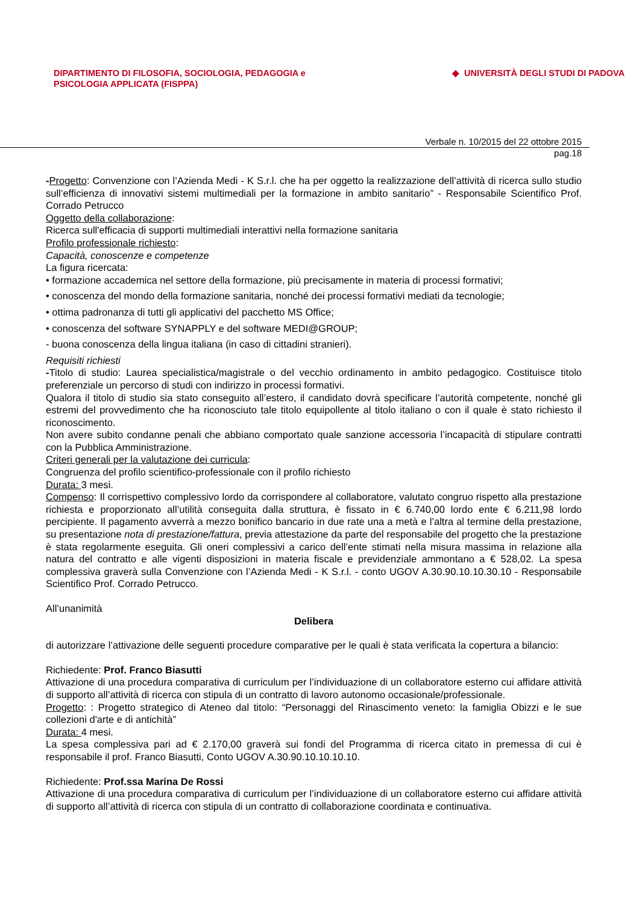DIPARTIMENTO DI FILOSOFIA, SOCIOLOGIA, PEDAGOGIA e
PSICOLOGIA APPLICATA (FISPPA)
◆ UNIVERSITÀ DEGLI STUDI DI PADOVA
Verbale n. 10/2015 del 22 ottobre 2015
pag.18
-Progetto: Convenzione con l’Azienda Medi - K S.r.l. che ha per oggetto la realizzazione dell’attività di ricerca sullo studio sull’efficienza di innovativi sistemi multimediali per la formazione in ambito sanitario” - Responsabile Scientifico Prof. Corrado Petrucco
Oggetto della collaborazione:
Ricerca sull'efficacia di supporti multimediali interattivi nella formazione sanitaria
Profilo professionale richiesto:
Capacità, conoscenze e competenze
La figura ricercata:
• formazione accademica nel settore della formazione, più precisamente in materia di processi formativi;
• conoscenza del mondo della formazione sanitaria, nonché dei processi formativi mediati da tecnologie;
• ottima padronanza di tutti gli applicativi del pacchetto MS Office;
• conoscenza del software SYNAPPLY e del software MEDI@GROUP;
- buona conoscenza della lingua italiana (in caso di cittadini stranieri).
Requisiti richiesti
-Titolo di studio: Laurea specialistica/magistrale o del vecchio ordinamento in ambito pedagogico. Costituisce titolo preferenziale un percorso di studi con indirizzo in processi formativi.
Qualora il titolo di studio sia stato conseguito all’estero, il candidato dovrà specificare l’autorità competente, nonché gli estremi del provvedimento che ha riconosciuto tale titolo equipollente al titolo italiano o con il quale è stato richiesto il riconoscimento.
Non avere subito condanne penali che abbiano comportato quale sanzione accessoria l’incapacità di stipulare contratti con la Pubblica Amministrazione.
Criteri generali per la valutazione dei curricula:
Congruenza del profilo scientifico-professionale con il profilo richiesto
Durata: 3 mesi.
Compenso: Il corrispettivo complessivo lordo da corrispondere al collaboratore, valutato congruo rispetto alla prestazione richiesta e proporzionato all’utilità conseguita dalla struttura, è fissato in € 6.740,00 lordo ente € 6.211,98 lordo percipiente. Il pagamento avverrà a mezzo bonifico bancario in due rate una a metà e l’altra al termine della prestazione, su presentazione nota di prestazione/fattura, previa attestazione da parte del responsabile del progetto che la prestazione è stata regolarmente eseguita. Gli oneri complessivi a carico dell’ente stimati nella misura massima in relazione alla natura del contratto e alle vigenti disposizioni in materia fiscale e previdenziale ammontano a € 528,02. La spesa complessiva graverà sulla Convenzione con l’Azienda Medi - K S.r.l. - conto UGOV A.30.90.10.10.30.10 - Responsabile Scientifico Prof. Corrado Petrucco.
All’unanimità
Delibera
di autorizzare l’attivazione delle seguenti procedure comparative per le quali è stata verificata la copertura a bilancio:
Richiedente: Prof. Franco Biasutti
Attivazione di una procedura comparativa di curriculum per l’individuazione di un collaboratore esterno cui affidare attività di supporto all’attività di ricerca con stipula di un contratto di lavoro autonomo occasionale/professionale.
Progetto: : Progetto strategico di Ateneo dal titolo: “Personaggi del Rinascimento veneto: la famiglia Obizzi e le sue collezioni d'arte e di antichità”
Durata: 4 mesi.
La spesa complessiva pari ad € 2.170,00 graverà sui fondi del Programma di ricerca citato in premessa di cui è responsabile il prof. Franco Biasutti, Conto UGOV A.30.90.10.10.10.10.
Richiedente: Prof.ssa Marina De Rossi
Attivazione di una procedura comparativa di curriculum per l’individuazione di un collaboratore esterno cui affidare attività di supporto all’attività di ricerca con stipula di un contratto di collaborazione coordinata e continuativa.